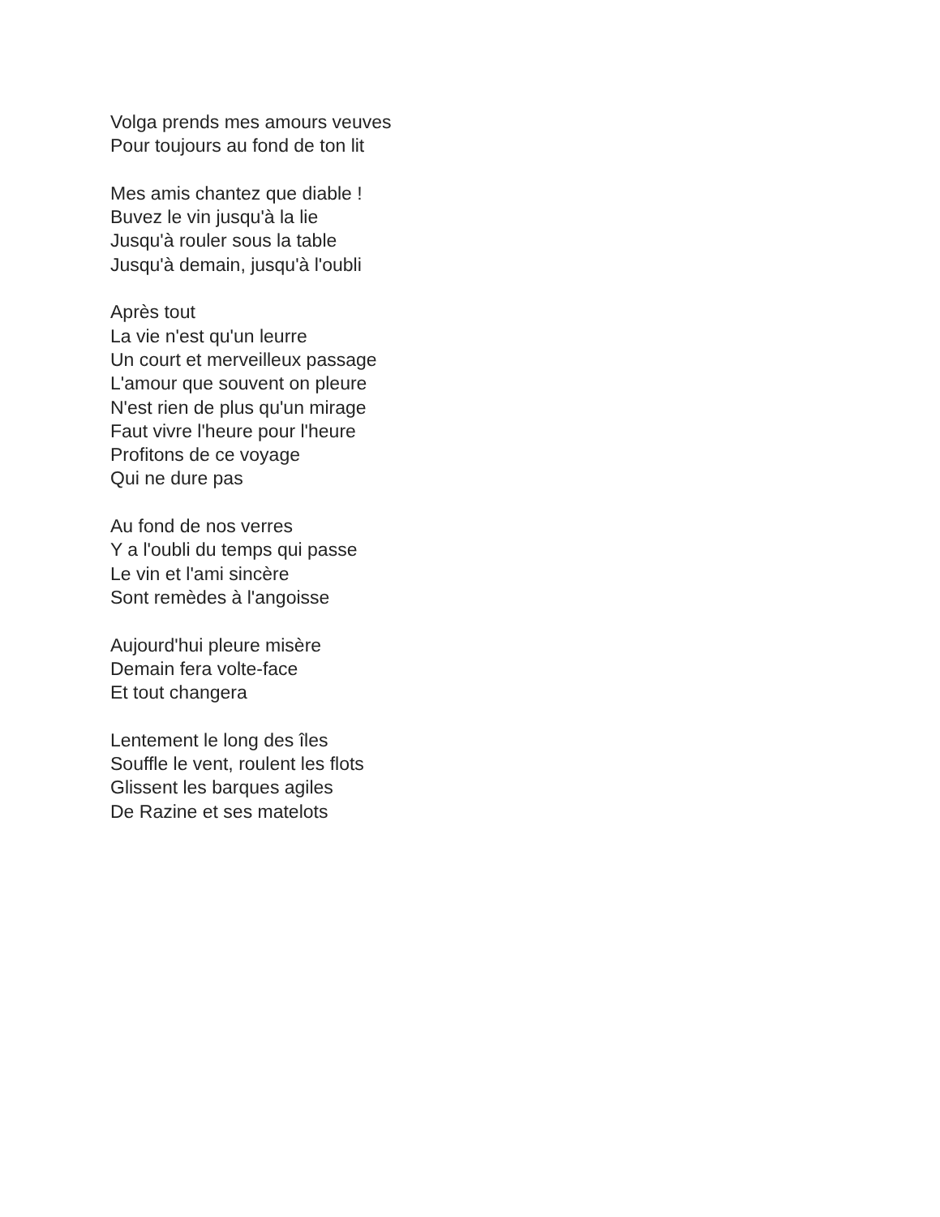Volga prends mes amours veuves
Pour toujours au fond de ton lit
Mes amis chantez que diable !
Buvez le vin jusqu'à la lie
Jusqu'à rouler sous la table
Jusqu'à demain, jusqu'à l'oubli
Après tout
La vie n'est qu'un leurre
Un court et merveilleux passage
L'amour que souvent on pleure
N'est rien de plus qu'un mirage
Faut vivre l'heure pour l'heure
Profitons de ce voyage
Qui ne dure pas
Au fond de nos verres
Y a l'oubli du temps qui passe
Le vin et l'ami sincère
Sont remèdes à l'angoisse
Aujourd'hui pleure misère
Demain fera volte-face
Et tout changera
Lentement le long des îles
Souffle le vent, roulent les flots
Glissent les barques agiles
De Razine et ses matelots